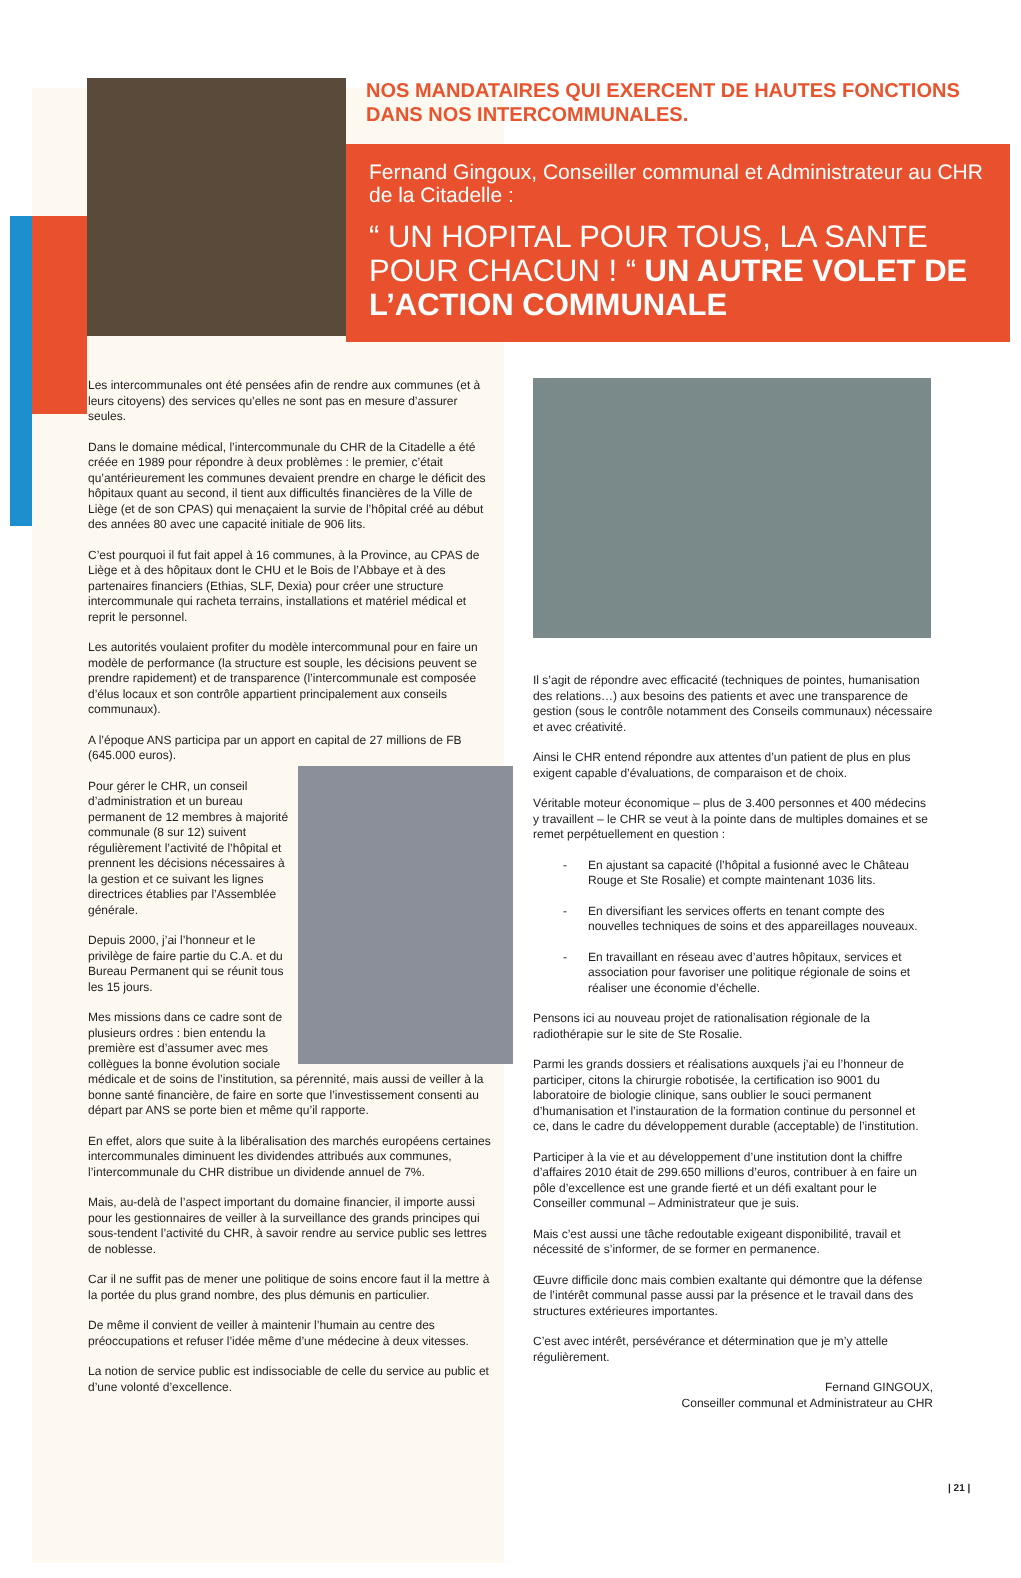NOS MANDATAIRES QUI EXERCENT DE HAUTES FONCTIONS DANS NOS INTERCOMMUNALES.
Fernand Gingoux, Conseiller communal et Administrateur au CHR de la Citadelle :
“ UN HOPITAL POUR TOUS, LA SANTE POUR CHACUN ! “ UN AUTRE VOLET DE L’ACTION COMMUNALE
Les intercommunales ont été pensées afin de rendre aux communes (et à leurs citoyens) des services qu’elles ne sont pas en mesure d’assurer seules.
Dans le domaine médical, l’intercommunale du CHR de la Citadelle a été créée en 1989 pour répondre à deux problèmes : le premier, c’était qu’antérieurement les communes devaient prendre en charge le déficit des hôpitaux quant au second, il tient aux difficultés financières de la Ville de Liège (et de son CPAS) qui menaçaient la survie de l’hôpital créé au début des années 80 avec une capacité initiale de 906 lits.
C’est pourquoi il fut fait appel à 16 communes, à la Province, au CPAS de Liège et à des hôpitaux dont le CHU et le Bois de l’Abbaye et à des partenaires financiers (Ethias, SLF, Dexia) pour créer une structure intercommunale qui racheta terrains, installations et matériel médical et reprit le personnel.
Les autorités voulaient profiter du modèle intercommunal pour en faire un modèle de performance (la structure est souple, les décisions peuvent se prendre rapidement) et de transparence (l’intercommunale est composée d’élus locaux et son contrôle appartient principalement aux conseils communaux).
A l’époque ANS participa par un apport en capital de 27 millions de FB (645.000 euros).
Pour gérer le CHR, un conseil d’administration et un bureau permanent de 12 membres à majorité communale (8 sur 12) suivent régulièrement l’activité de l’hôpital et prennent les décisions nécessaires à la gestion et ce suivant les lignes directrices établies par l’Assemblée générale.
Depuis 2000, j’ai l’honneur et le privilège de faire partie du C.A. et du Bureau Permanent qui se réunit tous les 15 jours.
Mes missions dans ce cadre sont de plusieurs ordres : bien entendu la première est d’assumer avec mes collègues la bonne évolution sociale médicale et de soins de l’institution, sa pérennité, mais aussi de veiller à la bonne santé financière, de faire en sorte que l’investissement consenti au départ par ANS se porte bien et même qu’il rapporte.
En effet, alors que suite à la libéralisation des marchés européens certaines intercommunales diminuent les dividendes attribués aux communes, l’intercommunale du CHR distribue un dividende annuel de 7%.
Mais, au-delà de l’aspect important du domaine financier, il importe aussi pour les gestionnaires de veiller à la surveillance des grands principes qui sous-tendent l’activité du CHR, à savoir rendre au service public ses lettres de noblesse.
Car il ne suffit pas de mener une politique de soins encore faut il la mettre à la portée du plus grand nombre, des plus démunis en particulier.
De même il convient de veiller à maintenir l’humain au centre des préoccupations et refuser l’idée même d’une médecine à deux vitesses.
La notion de service public est indissociable de celle du service au public et d’une volonté d’excellence.
Il s’agit de répondre avec efficacité (techniques de pointes, humanisation des relations…) aux besoins des patients et avec une transparence de gestion (sous le contrôle notamment des Conseils communaux) nécessaire et avec créativité.
Ainsi le CHR entend répondre aux attentes d’un patient de plus en plus exigent capable d’évaluations, de comparaison et de choix.
Véritable moteur économique – plus de 3.400 personnes et 400 médecins y travaillent – le CHR se veut à la pointe dans de multiples domaines et se remet perpétuellement en question :
- En ajustant sa capacité (l’hôpital a fusionné avec le Château Rouge et Ste Rosalie) et compte maintenant 1036 lits.
- En diversifiant les services offerts en tenant compte des nouvelles techniques de soins et des appareillages nouveaux.
- En travaillant en réseau avec d’autres hôpitaux, services et association pour favoriser une politique régionale de soins et réaliser une économie d’échelle.
Pensons ici au nouveau projet de rationalisation régionale de la radiothérapie sur le site de Ste Rosalie.
Parmi les grands dossiers et réalisations auxquels j’ai eu l’honneur de participer, citons la chirurgie robotisée, la certification iso 9001 du laboratoire de biologie clinique, sans oublier le souci permanent d’humanisation et l’instauration de la formation continue du personnel et ce, dans le cadre du développement durable (acceptable) de l’institution.
Participer à la vie et au développement d’une institution dont la chiffre d’affaires 2010 était de 299.650 millions d’euros, contribuer à en faire un pôle d’excellence est une grande fierté et un défi exaltant pour le Conseiller communal – Administrateur que je suis.
Mais c’est aussi une tâche redoutable exigeant disponibilité, travail et nécessité de s’informer, de se former en permanence.
Œuvre difficile donc mais combien exaltante qui démontre que la défense de l’intérêt communal passe aussi par la présence et le travail dans des structures extérieures importantes.
C’est avec intérêt, persévérance et détermination que je m’y attelle régulièrement.
Fernand GINGOUX,
Conseiller communal et Administrateur au CHR
| 21 |